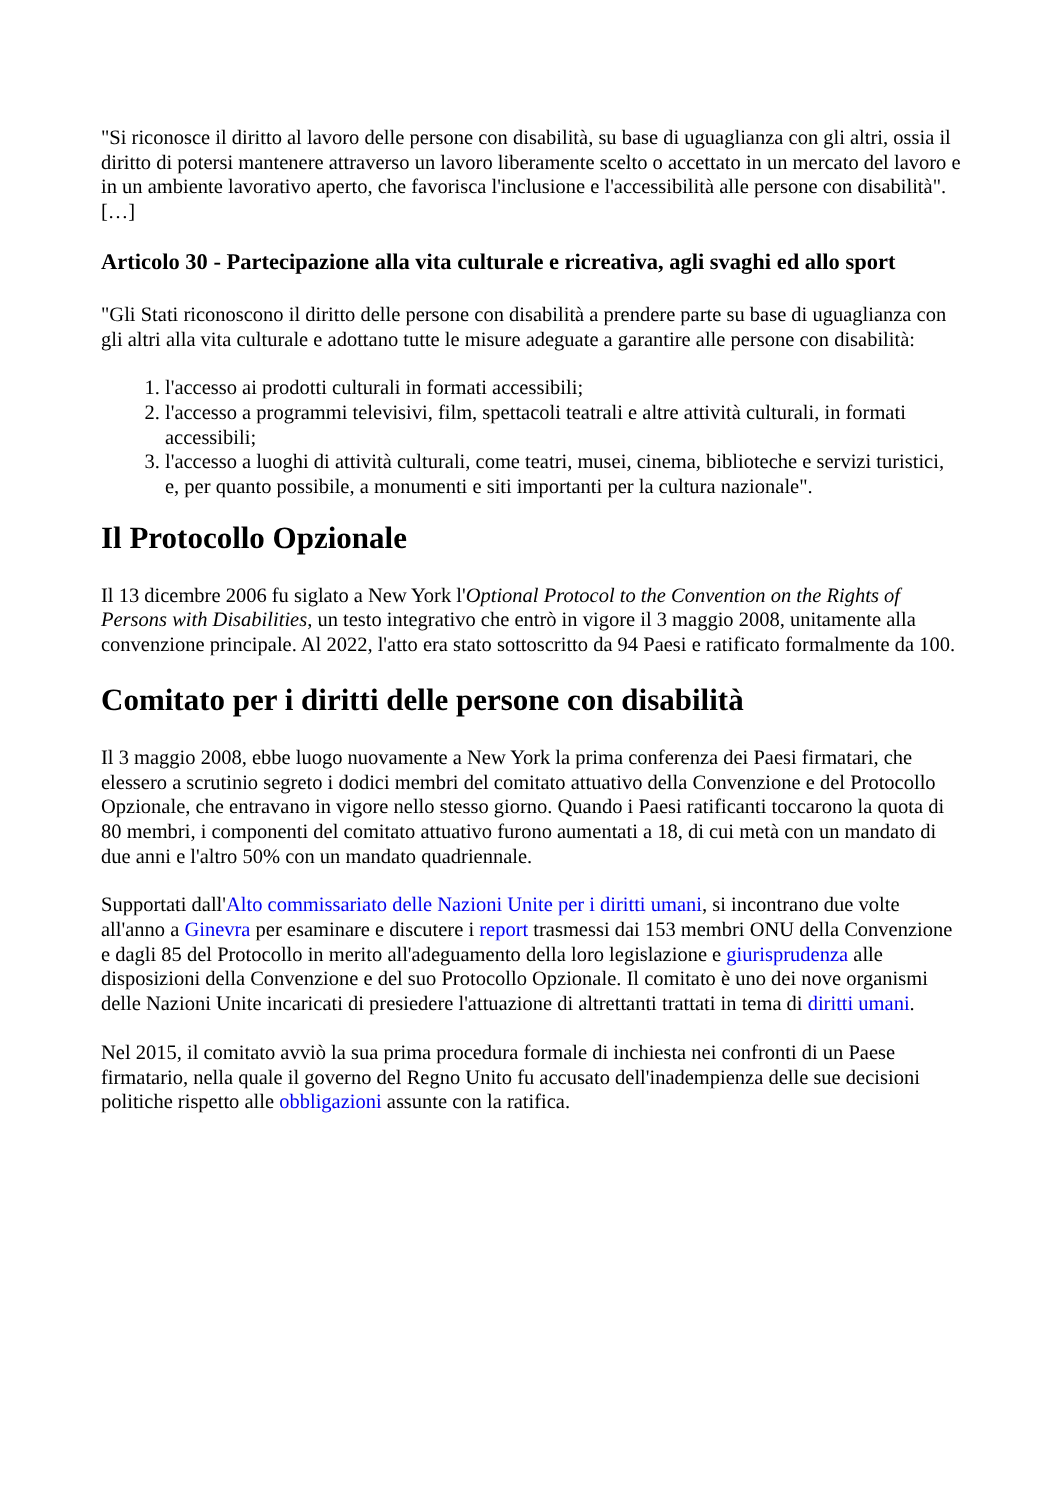"Si riconosce il diritto al lavoro delle persone con disabilità, su base di uguaglianza con gli altri, ossia il diritto di potersi mantenere attraverso un lavoro liberamente scelto o accettato in un mercato del lavoro e in un ambiente lavorativo aperto, che favorisca l'inclusione e l'accessibilità alle persone con disabilità". […]
Articolo 30 - Partecipazione alla vita culturale e ricreativa, agli svaghi ed allo sport
"Gli Stati riconoscono il diritto delle persone con disabilità a prendere parte su base di uguaglianza con gli altri alla vita culturale e adottano tutte le misure adeguate a garantire alle persone con disabilità:
1. l'accesso ai prodotti culturali in formati accessibili;
2. l'accesso a programmi televisivi, film, spettacoli teatrali e altre attività culturali, in formati accessibili;
3. l'accesso a luoghi di attività culturali, come teatri, musei, cinema, biblioteche e servizi turistici, e, per quanto possibile, a monumenti e siti importanti per la cultura nazionale".
Il Protocollo Opzionale
Il 13 dicembre 2006 fu siglato a New York l'Optional Protocol to the Convention on the Rights of Persons with Disabilities, un testo integrativo che entrò in vigore il 3 maggio 2008, unitamente alla convenzione principale. Al 2022, l'atto era stato sottoscritto da 94 Paesi e ratificato formalmente da 100.
Comitato per i diritti delle persone con disabilità
Il 3 maggio 2008, ebbe luogo nuovamente a New York la prima conferenza dei Paesi firmatari, che elessero a scrutinio segreto i dodici membri del comitato attuativo della Convenzione e del Protocollo Opzionale, che entravano in vigore nello stesso giorno. Quando i Paesi ratificanti toccarono la quota di 80 membri, i componenti del comitato attuativo furono aumentati a 18, di cui metà con un mandato di due anni e l'altro 50% con un mandato quadriennale.
Supportati dall'Alto commissariato delle Nazioni Unite per i diritti umani, si incontrano due volte all'anno a Ginevra per esaminare e discutere i report trasmessi dai 153 membri ONU della Convenzione e dagli 85 del Protocollo in merito all'adeguamento della loro legislazione e giurisprudenza alle disposizioni della Convenzione e del suo Protocollo Opzionale. Il comitato è uno dei nove organismi delle Nazioni Unite incaricati di presiedere l'attuazione di altrettanti trattati in tema di diritti umani.
Nel 2015, il comitato avviò la sua prima procedura formale di inchiesta nei confronti di un Paese firmatario, nella quale il governo del Regno Unito fu accusato dell'inadempienza delle sue decisioni politiche rispetto alle obbligazioni assunte con la ratifica.